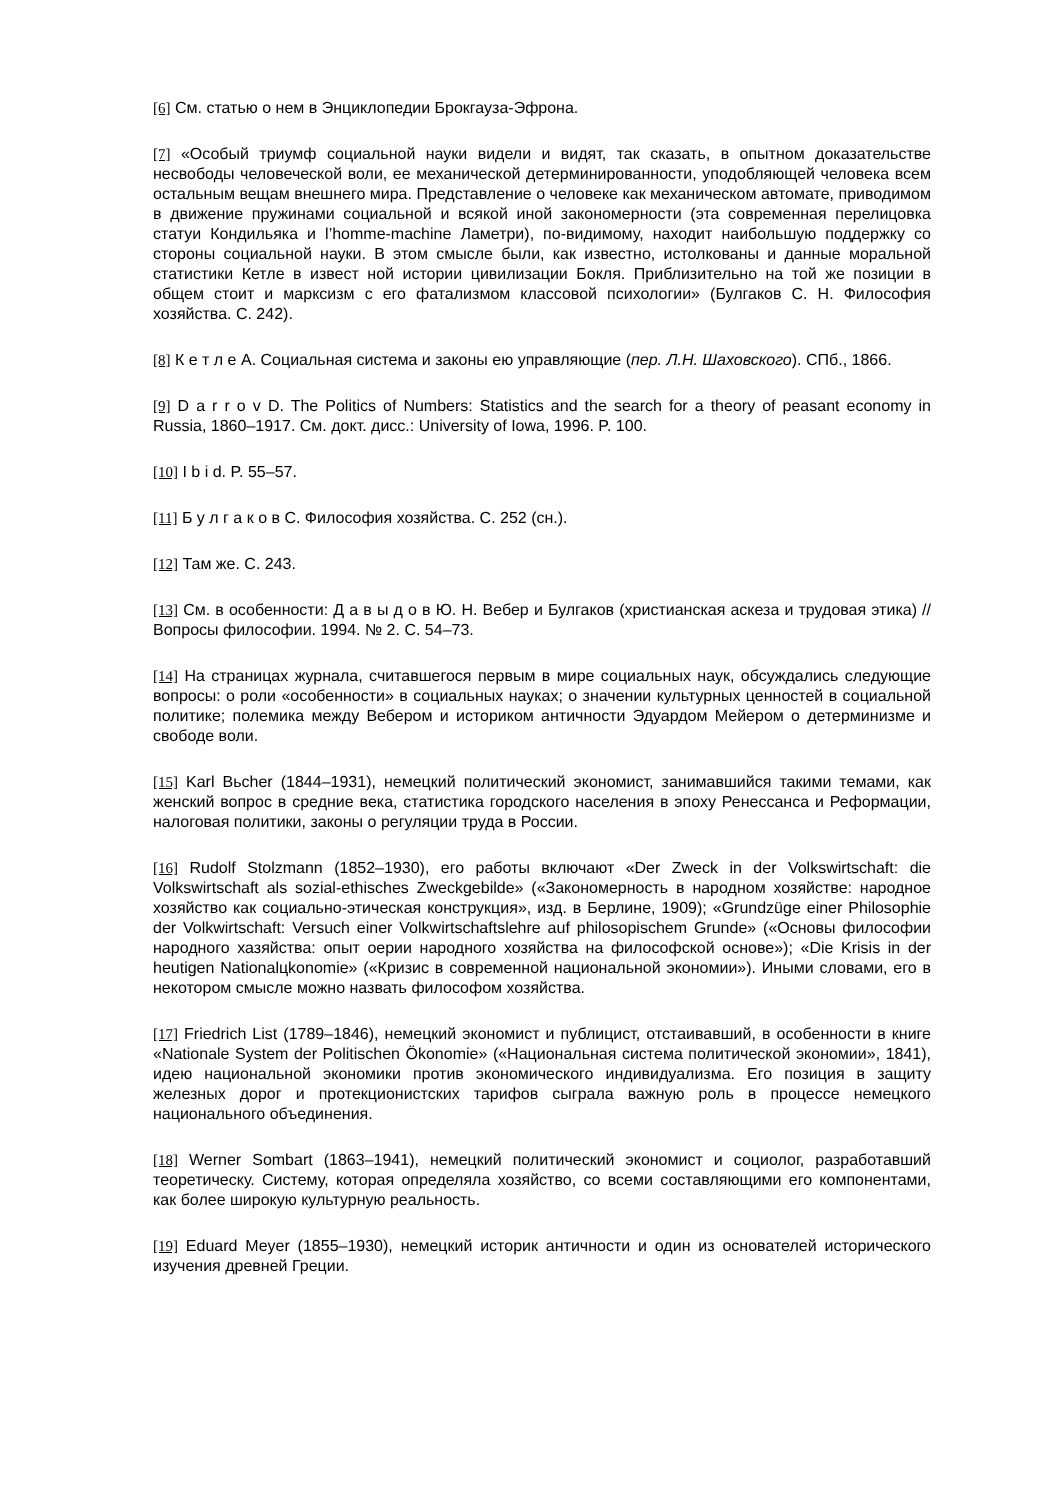[6] См. статью о нем в Энциклопедии Брокгауза-Эфрона.
[7] «Особый триумф социальной науки видели и видят, так сказать, в опытном доказательстве несвободы человеческой воли, ее механической детерминированности, уподобляющей человека всем остальным вещам внешнего мира. Представление о человеке как механическом автомате, приводимом в движение пружинами социальной и всякой иной закономерности (эта современная перелицовка статуи Кондильяка и l’homme-machine Ламетри), по-видимому, находит наибольшую поддержку со стороны социальной науки. В этом смысле были, как известно, истолкованы и данные моральной статистики Кетле в извест ной истории цивилизации Бокля. Приблизительно на той же позиции в общем стоит и марксизм с его фатализмом классовой психологии» (Булгаков С. Н. Философия хозяйства. С. 242).
[8] К е т л е А. Социальная система и законы ею управляющие (пер. Л.Н. Шаховского). СПб., 1866.
[9] D a r r o v D. The Politics of Numbers: Statistics and the search for a theory of peasant economy in Russia, 1860–1917. См. докт. дисс.: University of Iowa, 1996. P. 100.
[10] I b i d. P. 55–57.
[11] Б у л г а к о в С. Философия хозяйства. С. 252 (сн.).
[12] Там же. С. 243.
[13] См. в особенности: Д а в ы д о в Ю. Н. Вебер и Булгаков (христианская аскеза и трудовая этика) // Вопросы философии. 1994. № 2. С. 54–73.
[14] На страницах журнала, считавшегося первым в мире социальных наук, обсуждались следующие вопросы: о роли «особенности» в социальных науках; о значении культурных ценностей в социальной политике; полемика между Вебером и историком античности Эдуардом Мейером о детерминизме и свободе воли.
[15] Karl Bьcher (1844–1931), немецкий политический экономист, занимавшийся такими темами, как женский вопрос в средние века, статистика городского населения в эпоху Ренессанса и Реформации, налоговая политики, законы о регуляции труда в России.
[16] Rudolf Stolzmann (1852–1930), его работы включают «Der Zweck in der Volkswirtschaft: die Volkswirtschaft als sozial-ethisches Zweckgebilde» («Закономерность в народном хозяйстве: народное хозяйство как социально-этическая конструкция», изд. в Берлине, 1909); «Grundzüge einer Philosophie der Volkwirtschaft: Versuch einer Volkwirtschaftslehre auf philosopischem Grunde» («Основы философии народного хазяйства: опыт оерии народного хозяйства на философской основе»); «Die Krisis in der heutigen Nationalцkonomie» («Кризис в современной национальной экономии»). Иными словами, его в некотором смысле можно назвать философом хозяйства.
[17] Friedrich List (1789–1846), немецкий экономист и публицист, отстаивавший, в особенности в книге «Nationale System der Politischen Ökonomie» («Национальная система политической экономии», 1841), идею национальной экономики против экономического индивидуализма. Его позиция в защиту железных дорог и протекционистских тарифов сыграла важную роль в процессе немецкого национального объединения.
[18] Werner Sombart (1863–1941), немецкий политический экономист и социолог, разработавший теоретическу. Систему, которая определяла хозяйство, со всеми составляющими его компонентами, как более широкую культурную реальность.
[19] Eduard Meyer (1855–1930), немецкий историк античности и один из основателей исторического изучения древней Греции.